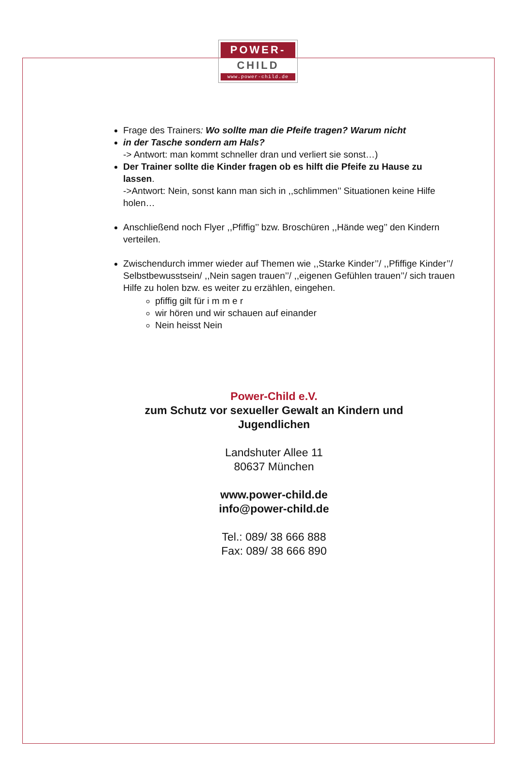POWER-
CHILD
www.power-child.de
Frage des Trainers: Wo sollte man die Pfeife tragen? Warum nicht
in der Tasche sondern am Hals?
-> Antwort: man kommt schneller dran und verliert sie sonst…)
Der Trainer sollte die Kinder fragen ob es hilft die Pfeife zu Hause zu lassen.
->Antwort: Nein, sonst kann man sich in ,,schlimmen’’ Situationen keine Hilfe holen…
Anschließend noch Flyer ,,Pfiffig’’ bzw. Broschüren ,,Hände weg’’ den Kindern verteilen.
Zwischendurch immer wieder auf Themen wie ,,Starke Kinder’’/ ,,Pfiffige Kinder’’/ Selbstbewusstsein/ ,,Nein sagen trauen’’/ ,,eigenen Gefühlen trauen’’/ sich trauen Hilfe zu holen bzw. es weiter zu erzählen, eingehen.
pfiffig gilt für i m m e r
wir hören und wir schauen auf einander
Nein heisst Nein
Power-Child e.V.
zum Schutz vor sexueller Gewalt an Kindern und
Jugendlichen
Landshuter Allee 11
80637 München
www.power-child.de
info@power-child.de
Tel.: 089/ 38 666 888
Fax: 089/ 38 666 890